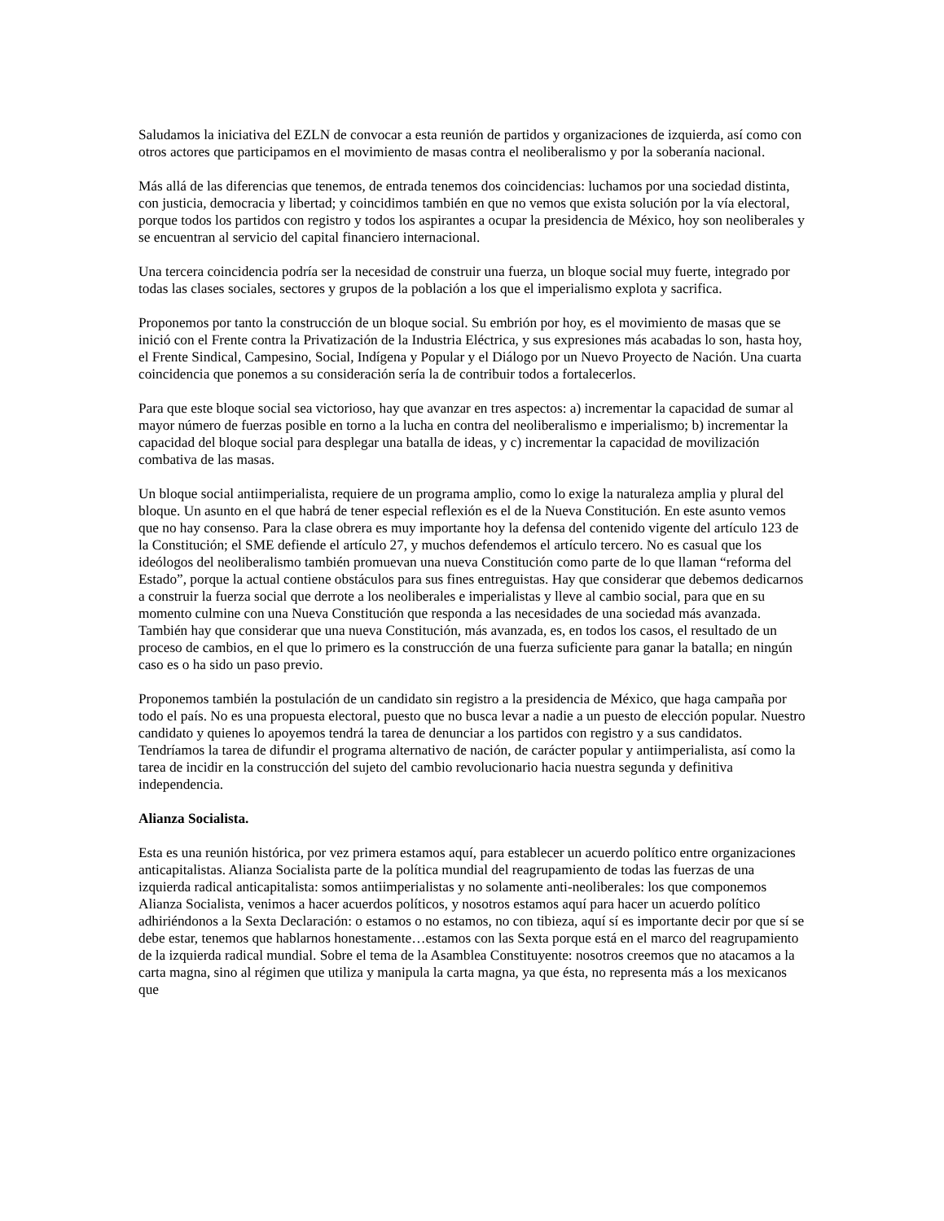Saludamos la iniciativa del EZLN de convocar a esta reunión de partidos y organizaciones de izquierda, así como con otros actores que participamos en el movimiento de masas contra el neoliberalismo y por la soberanía nacional.
Más allá de las diferencias que tenemos, de entrada tenemos dos coincidencias: luchamos por una sociedad distinta, con justicia, democracia y libertad; y coincidimos también en que no vemos que exista solución por la vía electoral, porque todos los partidos con registro y todos los aspirantes a ocupar la presidencia de México, hoy son neoliberales y se encuentran al servicio del capital financiero internacional.
Una tercera coincidencia podría ser la necesidad de construir una fuerza, un bloque social muy fuerte, integrado por todas las clases sociales, sectores y grupos de la población a los que el imperialismo explota y sacrifica.
Proponemos por tanto la construcción de un bloque social. Su embrión por hoy, es el movimiento de masas que se inició con el Frente contra la Privatización de la Industria Eléctrica, y sus expresiones más acabadas lo son, hasta hoy, el Frente Sindical, Campesino, Social, Indígena y Popular y el Diálogo por un Nuevo Proyecto de Nación. Una cuarta coincidencia que ponemos a su consideración sería la de contribuir todos a fortalecerlos.
Para que este bloque social sea victorioso, hay que avanzar en tres aspectos: a) incrementar la capacidad de sumar al mayor número de fuerzas posible en torno a la lucha en contra del neoliberalismo e imperialismo; b) incrementar la capacidad del bloque social para desplegar una batalla de ideas, y c) incrementar la capacidad de movilización combativa de las masas.
Un bloque social antiimperialista, requiere de un programa amplio, como lo exige la naturaleza amplia y plural del bloque. Un asunto en el que habrá de tener especial reflexión es el de la Nueva Constitución. En este asunto vemos que no hay consenso. Para la clase obrera es muy importante hoy la defensa del contenido vigente del artículo 123 de la Constitución; el SME defiende el artículo 27, y muchos defendemos el artículo tercero. No es casual que los ideólogos del neoliberalismo también promuevan una nueva Constitución como parte de lo que llaman “reforma del Estado”, porque la actual contiene obstáculos para sus fines entreguistas. Hay que considerar que debemos dedicarnos a construir la fuerza social que derrote a los neoliberales e imperialistas y lleve al cambio social, para que en su momento culmine con una Nueva Constitución que responda a las necesidades de una sociedad más avanzada. También hay que considerar que una nueva Constitución, más avanzada, es, en todos los casos, el resultado de un proceso de cambios, en el que lo primero es la construcción de una fuerza suficiente para ganar la batalla; en ningún caso es o ha sido un paso previo.
Proponemos también la postulación de un candidato sin registro a la presidencia de México, que haga campaña por todo el país. No es una propuesta electoral, puesto que no busca levar a nadie a un puesto de elección popular. Nuestro candidato y quienes lo apoyemos tendrá la tarea de denunciar a los partidos con registro y a sus candidatos. Tendríamos la tarea de difundir el programa alternativo de nación, de carácter popular y antiimperialista, así como la tarea de incidir en la construcción del sujeto del cambio revolucionario hacia nuestra segunda y definitiva independencia.
Alianza Socialista.
Esta es una reunión histórica, por vez primera estamos aquí, para establecer un acuerdo político entre organizaciones anticapitalistas. Alianza Socialista parte de la política mundial del reagrupamiento de todas las fuerzas de una izquierda radical anticapitalista: somos antiimperialistas y no solamente anti-neoliberales: los que componemos Alianza Socialista, venimos a hacer acuerdos políticos, y nosotros estamos aquí para hacer un acuerdo político adhiriéndonos a la Sexta Declaración: o estamos o no estamos, no con tibieza, aquí sí es importante decir por que sí se debe estar, tenemos que hablarnos honestamente…estamos con las Sexta porque está en el marco del reagrupamiento de la izquierda radical mundial. Sobre el tema de la Asamblea Constituyente: nosotros creemos que no atacamos a la carta magna, sino al régimen que utiliza y manipula la carta magna, ya que ésta, no representa más a los mexicanos que